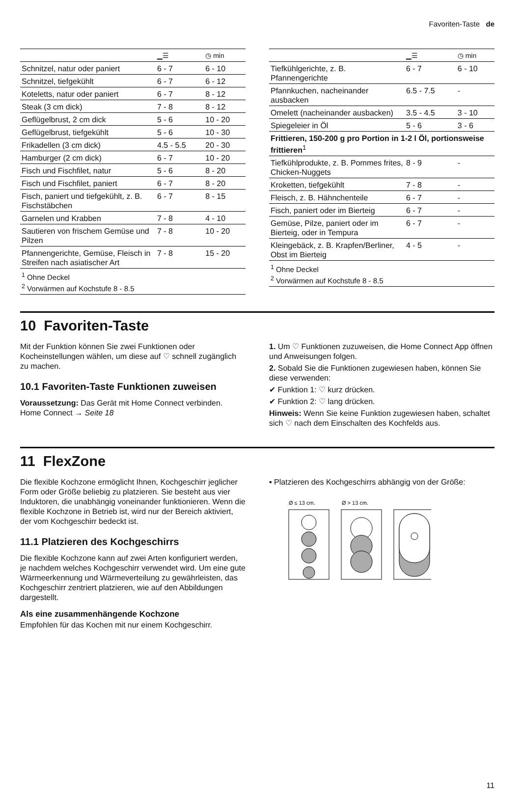Favoriten-Taste de
| | ▁☰ | ◷ min |
| --- | --- | --- |
| Schnitzel, natur oder paniert | 6 - 7 | 6 - 10 |
| Schnitzel, tiefgekühlt | 6 - 7 | 6 - 12 |
| Koteletts, natur oder paniert | 6 - 7 | 8 - 12 |
| Steak (3 cm dick) | 7 - 8 | 8 - 12 |
| Geflügelbrust, 2 cm dick | 5 - 6 | 10 - 20 |
| Geflügelbrust, tiefgekühlt | 5 - 6 | 10 - 30 |
| Frikadellen (3 cm dick) | 4.5 - 5.5 | 20 - 30 |
| Hamburger (2 cm dick) | 6 - 7 | 10 - 20 |
| Fisch und Fischfilet, natur | 5 - 6 | 8 - 20 |
| Fisch und Fischfilet, paniert | 6 - 7 | 8 - 20 |
| Fisch, paniert und tiefgekühlt, z. B. Fischstäbchen | 6 - 7 | 8 - 15 |
| Garnelen und Krabben | 7 - 8 | 4 - 10 |
| Sautieren von frischem Gemüse und Pilzen | 7 - 8 | 10 - 20 |
| Pfannengerichte, Gemüse, Fleisch in Streifen nach asiatischer Art | 7 - 8 | 15 - 20 |
| <sup>1</sup> Ohne Deckel <sup>2</sup> Vorwärmen auf Kochstufe 8 - 8.5 | | |
| | ▁☰ | ◷ min |
| --- | --- | --- |
| Tiefkühlgerichte, z. B. Pfannengerichte | 6 - 7 | 6 - 10 |
| Pfannkuchen, nacheinander ausbacken | 6.5 - 7.5 | - |
| Omelett (nacheinander ausbacken) | 3.5 - 4.5 | 3 - 10 |
| Spiegeleier in Öl | 5 - 6 | 3 - 6 |
| Frittieren, 150-200 g pro Portion in 1-2 l Öl, portionsweise frittieren<sup>1</sup> | | |
| Tiefkühlprodukte, z. B. Pommes frites, Chicken-Nuggets | 8 - 9 | - |
| Kroketten, tiefgekühlt | 7 - 8 | - |
| Fleisch, z. B. Hähnchenteile | 6 - 7 | - |
| Fisch, paniert oder im Bierteig | 6 - 7 | - |
| Gemüse, Pilze, paniert oder im Bierteig, oder in Tempura | 6 - 7 | - |
| Kleingebäck, z. B. Krapfen/Berliner, Obst im Bierteig | 4 - 5 | - |
| <sup>1</sup> Ohne Deckel <sup>2</sup> Vorwärmen auf Kochstufe 8 - 8.5 | | |
10 Favoriten-Taste
Mit der Funktion können Sie zwei Funktionen oder Kocheinstellungen wählen, um diese auf ♡ schnell zugänglich zu machen.
10.1 Favoriten-Taste Funktionen zuweisen
Voraussetzung: Das Gerät mit Home Connect verbinden. Home Connect → Seite 18
1. Um ♡ Funktionen zuzuweisen, die Home Connect App öffnen und Anweisungen folgen.
2. Sobald Sie die Funktionen zugewiesen haben, können Sie diese verwenden:
✔ Funktion 1: ♡ kurz drücken.
✔ Funktion 2: ♡ lang drücken.
Hinweis: Wenn Sie keine Funktion zugewiesen haben, schaltet sich ♡ nach dem Einschalten des Kochfelds aus.
11 FlexZone
Die flexible Kochzone ermöglicht Ihnen, Kochgeschirr jeglicher Form oder Größe beliebig zu platzieren. Sie besteht aus vier Induktoren, die unabhängig voneinander funktionieren. Wenn die flexible Kochzone in Betrieb ist, wird nur der Bereich aktiviert, der vom Kochgeschirr bedeckt ist.
11.1 Platzieren des Kochgeschirrs
Die flexible Kochzone kann auf zwei Arten konfiguriert werden, je nachdem welches Kochgeschirr verwendet wird. Um eine gute Wärmeerkennung und Wärmeverteilung zu gewährleisten, das Kochgeschirr zentriert platzieren, wie auf den Abbildungen dargestellt.
Als eine zusammenhängende Kochzone
Empfohlen für das Kochen mit nur einem Kochgeschirr.
▪ Platzieren des Kochgeschirrs abhängig von der Größe:
Ø ≤ 13 cm.
Ø > 13 cm.
11